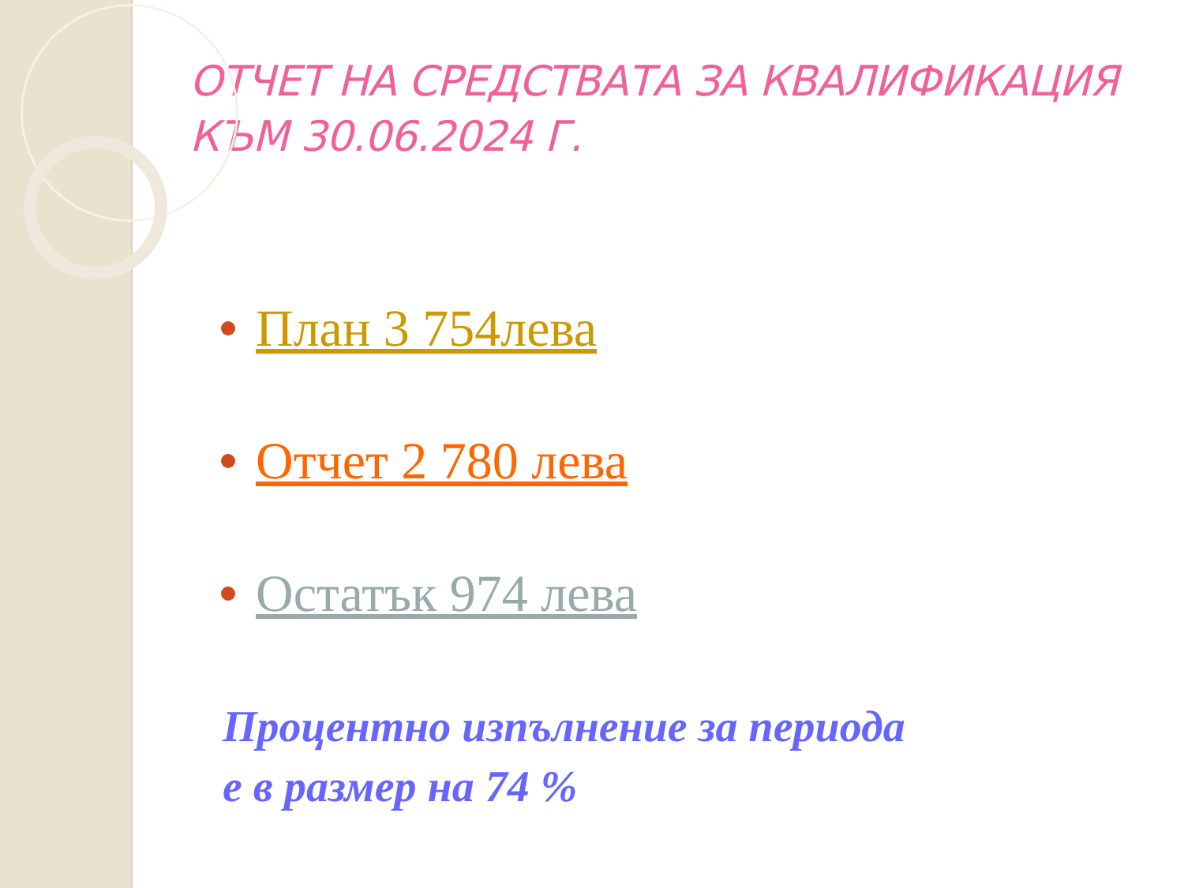ОТЧЕТ НА СРЕДСТВАТА ЗА КВАЛИФИКАЦИЯ
КЪМ 30.06.2024 Г.
План 3 754лева
Отчет 2 780 лева
Остатък 974 лева
Процентно изпълнение за периода
е в размер на 74 %